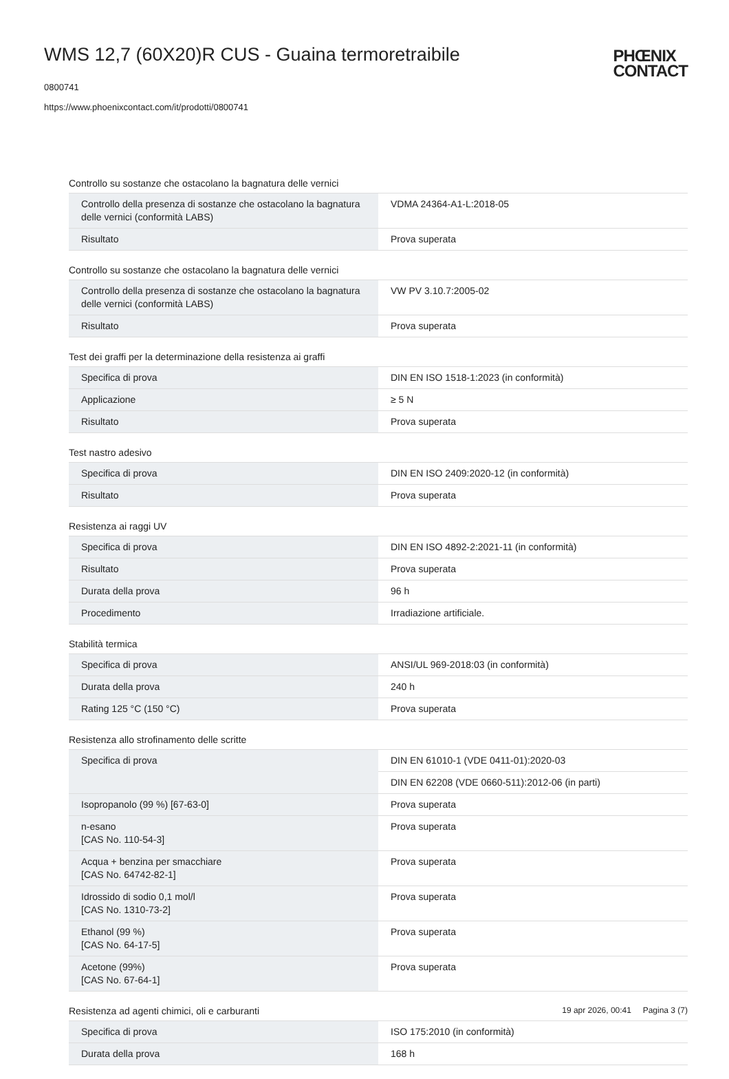WMS 12,7 (60X20)R CUS - Guaina termoretraibile
0800741
https://www.phoenixcontact.com/it/prodotti/0800741
PHŒNIX
CONTACT
Controllo su sostanze che ostacolano la bagnatura delle vernici
| Controllo della presenza di sostanze che ostacolano la bagnatura delle vernici (conformità LABS) | VDMA 24364-A1-L:2018-05 |
| Risultato | Prova superata |
Controllo su sostanze che ostacolano la bagnatura delle vernici
| Controllo della presenza di sostanze che ostacolano la bagnatura delle vernici (conformità LABS) | VW PV 3.10.7:2005-02 |
| Risultato | Prova superata |
Test dei graffi per la determinazione della resistenza ai graffi
| Specifica di prova | DIN EN ISO 1518-1:2023 (in conformità) |
| Applicazione | ≥ 5 N |
| Risultato | Prova superata |
Test nastro adesivo
| Specifica di prova | DIN EN ISO 2409:2020-12 (in conformità) |
| Risultato | Prova superata |
Resistenza ai raggi UV
| Specifica di prova | DIN EN ISO 4892-2:2021-11 (in conformità) |
| Risultato | Prova superata |
| Durata della prova | 96 h |
| Procedimento | Irradiazione artificiale. |
Stabilità termica
| Specifica di prova | ANSI/UL 969-2018:03 (in conformità) |
| Durata della prova | 240 h |
| Rating 125 °C (150 °C) | Prova superata |
Resistenza allo strofinamento delle scritte
| Specifica di prova | DIN EN 61010-1 (VDE 0411-01):2020-03 |
| | DIN EN 62208 (VDE 0660-511):2012-06 (in parti) |
| Isopropanolo (99 %) [67-63-0] | Prova superata |
| n-esano [CAS No. 110-54-3] | Prova superata |
| Acqua + benzina per smacchiare [CAS No. 64742-82-1] | Prova superata |
| Idrossido di sodio 0,1 mol/l [CAS No. 1310-73-2] | Prova superata |
| Ethanol (99 %) [CAS No. 64-17-5] | Prova superata |
| Acetone (99%) [CAS No. 67-64-1] | Prova superata |
Resistenza ad agenti chimici, oli e carburanti
| Specifica di prova | ISO 175:2010 (in conformità) |
| Durata della prova | 168 h |
19 apr 2026, 00:41 Pagina 3 (7)